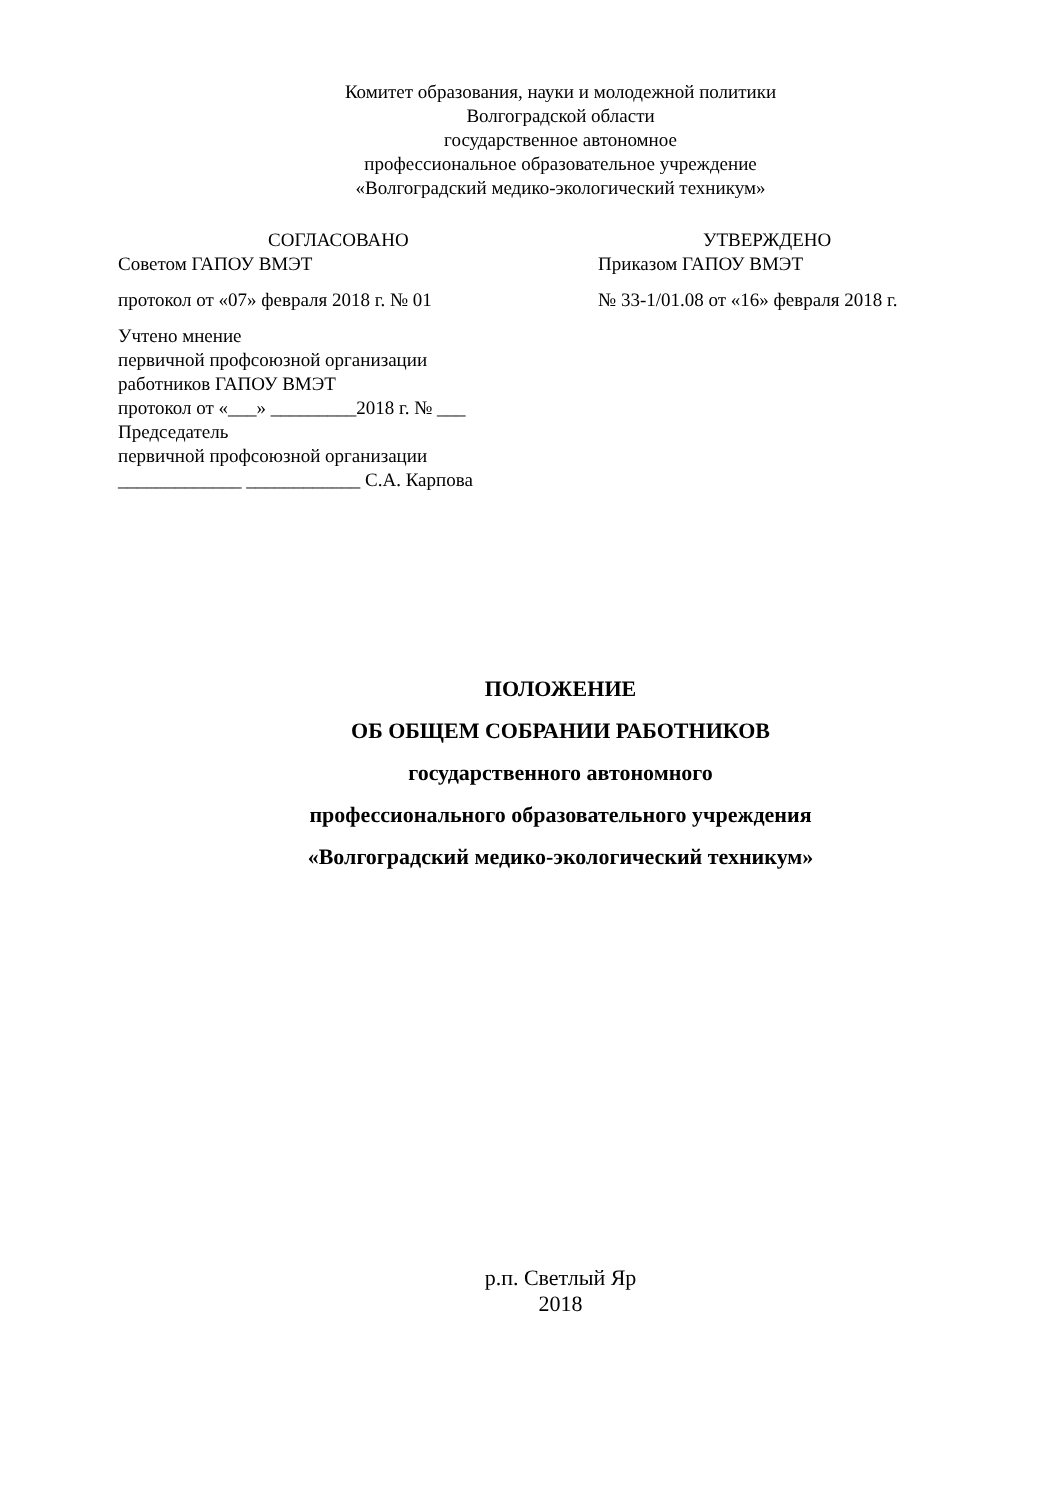Комитет образования, науки и молодежной политики
Волгоградской области
государственное автономное
профессиональное образовательное учреждение
«Волгоградский медико-экологический техникум»
СОГЛАСОВАНО
Советом ГАПОУ ВМЭТ
протокол от «07» февраля 2018 г. № 01
Учтено мнение
первичной профсоюзной организации
работников ГАПОУ ВМЭТ
протокол от «___» _________2018 г. № ___
Председатель
первичной профсоюзной организации
_____________ ____________ С.А. Карпова
УТВЕРЖДЕНО
Приказом ГАПОУ ВМЭТ
№ 33-1/01.08 от «16» февраля 2018 г.
ПОЛОЖЕНИЕ
ОБ ОБЩЕМ СОБРАНИИ РАБОТНИКОВ
государственного автономного
профессионального образовательного учреждения
«Волгоградский медико-экологический техникум»
р.п. Светлый Яр
2018